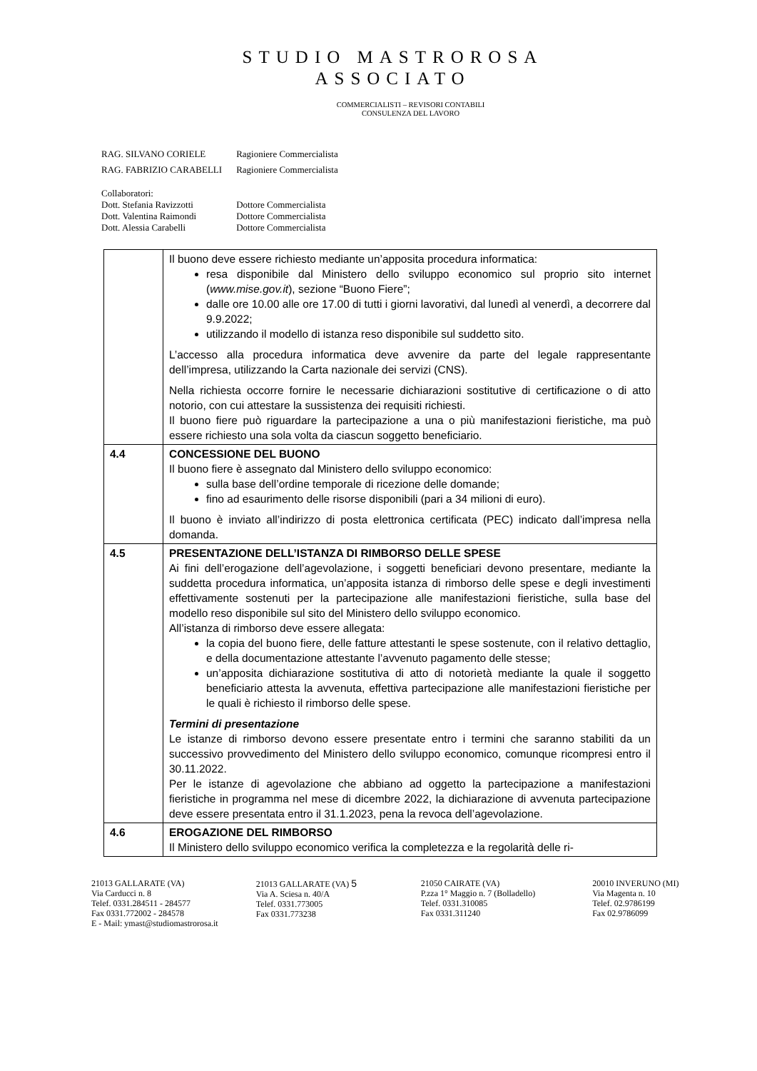STUDIO MASTROROSA
ASSOCIATO
COMMERCIALISTI – REVISORI CONTABILI
CONSULENZA DEL LAVORO
| RAG. SILVANO CORIELE | Ragioniere Commercialista |
| RAG. FABRIZIO CARABELLI | Ragioniere Commercialista |
| Collaboratori: | |
| Dott. Stefania Ravizzotti | Dottore Commercialista |
| Dott. Valentina Raimondi | Dottore Commercialista |
| Dott. Alessia Carabelli | Dottore Commercialista |
| | Il buono deve essere richiesto mediante un’apposita procedura informatica: resa disponibile dal Ministero dello sviluppo economico sul proprio sito internet ( www.mise.gov.it ), sezione “Buono Fiere”; dalle ore 10.00 alle ore 17.00 di tutti i giorni lavorativi, dal lunedì al venerdì, a decorrere dal 9.9.2022; utilizzando il modello di istanza reso disponibile sul suddetto sito. L’accesso alla procedura informatica deve avvenire da parte del legale rappresentante dell’impresa, utilizzando la Carta nazionale dei servizi (CNS). Nella richiesta occorre fornire le necessarie dichiarazioni sostitutive di certificazione o di atto notorio, con cui attestare la sussistenza dei requisiti richiesti. Il buono fiere può riguardare la partecipazione a una o più manifestazioni fieristiche, ma può essere richiesto una sola volta da ciascun soggetto beneficiario. |
| 4.4 | CONCESSIONE DEL BUONO Il buono fiere è assegnato dal Ministero dello sviluppo economico: sulla base dell’ordine temporale di ricezione delle domande; fino ad esaurimento delle risorse disponibili (pari a 34 milioni di euro). Il buono è inviato all’indirizzo di posta elettronica certificata (PEC) indicato dall’impresa nella domanda. |
| 4.5 | PRESENTAZIONE DELL’ISTANZA DI RIMBORSO DELLE SPESE Ai fini dell’erogazione dell’agevolazione, i soggetti beneficiari devono presentare, mediante la suddetta procedura informatica, un’apposita istanza di rimborso delle spese e degli investimenti effettivamente sostenuti per la partecipazione alle manifestazioni fieristiche, sulla base del modello reso disponibile sul sito del Ministero dello sviluppo economico. All’istanza di rimborso deve essere allegata: la copia del buono fiere, delle fatture attestanti le spese sostenute, con il relativo dettaglio, e della documentazione attestante l’avvenuto pagamento delle stesse; un’apposita dichiarazione sostitutiva di atto di notorietà mediante la quale il soggetto beneficiario attesta la avvenuta, effettiva partecipazione alle manifestazioni fieristiche per le quali è richiesto il rimborso delle spese. Termini di presentazione Le istanze di rimborso devono essere presentate entro i termini che saranno stabiliti da un successivo provvedimento del Ministero dello sviluppo economico, comunque ricompresi entro il 30.11.2022. Per le istanze di agevolazione che abbiano ad oggetto la partecipazione a manifestazioni fieristiche in programma nel mese di dicembre 2022, la dichiarazione di avvenuta partecipazione deve essere presentata entro il 31.1.2023, pena la revoca dell’agevolazione. |
| 4.6 | EROGAZIONE DEL RIMBORSO Il Ministero dello sviluppo economico verifica la completezza e la regolarità delle ri- |
21013 GALLARATE (VA)
Via Carducci n. 8
Telef. 0331.284511 - 284577
Fax 0331.772002 - 284578
E - Mail: ymast@studiomastrorosa.it
21013 GALLARATE (VA) 5
Via A. Sciesa n. 40/A
Telef. 0331.773005
Fax 0331.773238
21050 CAIRATE (VA)
P.zza 1° Maggio n. 7 (Bolladello)
Telef. 0331.310085
Fax 0331.311240
20010 INVERUNO (MI)
Via Magenta n. 10
Telef. 02.9786199
Fax 02.9786099